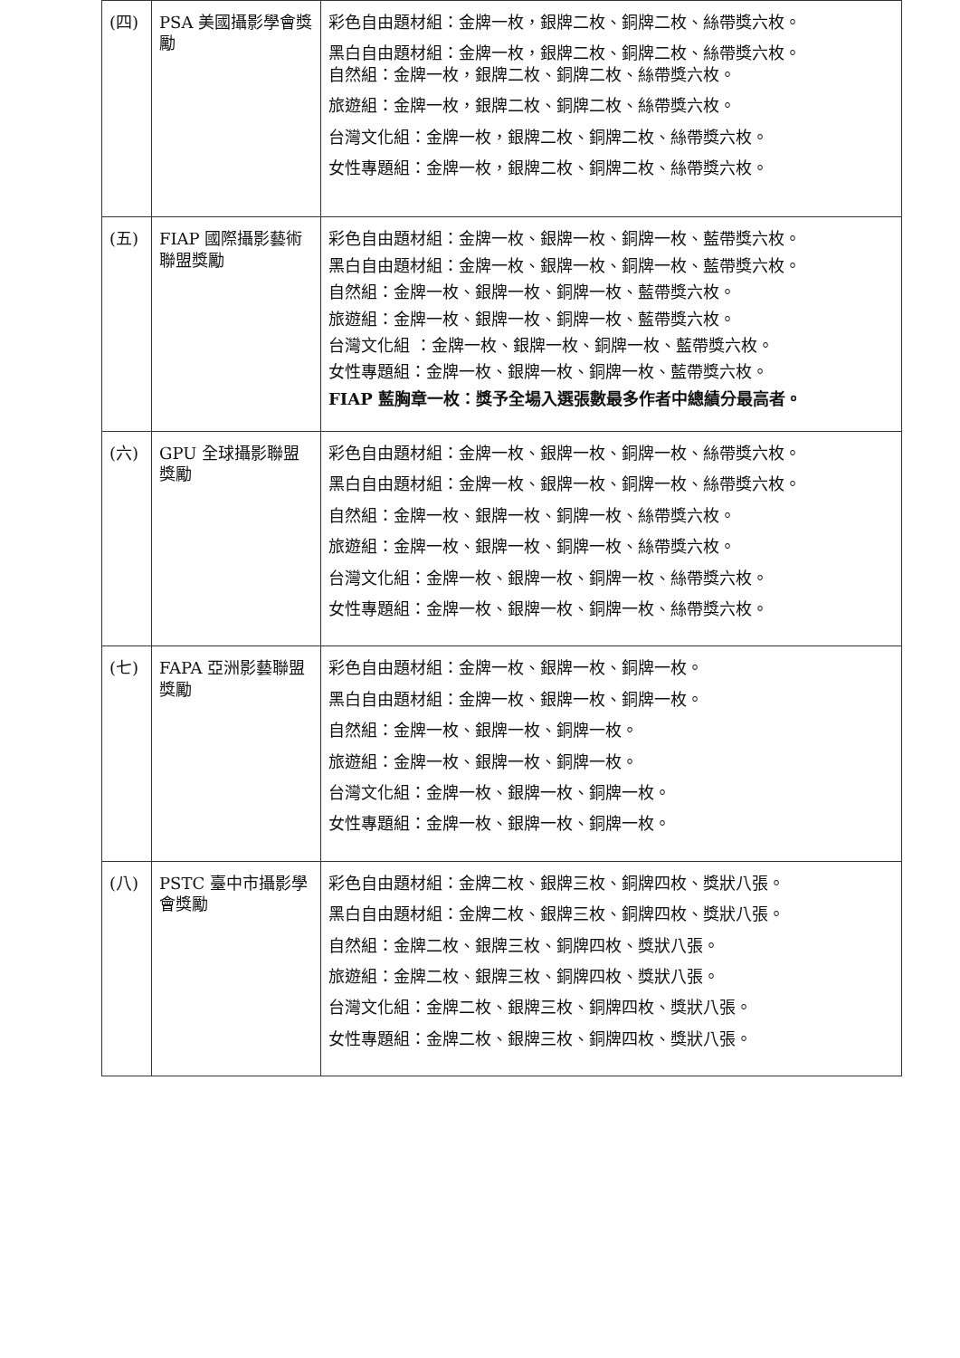| (四) | PSA 美國攝影學會獎勵 | 彩色自由題材組：金牌一枚，銀牌二枚、銅牌二枚、絲帶獎六枚。 黑白自由題材組：金牌一枚，銀牌二枚、銅牌二枚、絲帶獎六枚。 自然組：金牌一枚，銀牌二枚、銅牌二枚、絲帶獎六枚。 旅遊組：金牌一枚，銀牌二枚、銅牌二枚、絲帶獎六枚。 台灣文化組：金牌一枚，銀牌二枚、銅牌二枚、絲帶獎六枚。 女性專題組：金牌一枚，銀牌二枚、銅牌二枚、絲帶獎六枚。 |
| (五) | FIAP 國際攝影藝術聯盟獎勵 | 彩色自由題材組：金牌一枚、銀牌一枚、銅牌一枚、藍帶獎六枚。 黑白自由題材組：金牌一枚、銀牌一枚、銅牌一枚、藍帶獎六枚。 自然組：金牌一枚、銀牌一枚、銅牌一枚、藍帶獎六枚。 旅遊組：金牌一枚、銀牌一枚、銅牌一枚、藍帶獎六枚。 台灣文化組 ：金牌一枚、銀牌一枚、銅牌一枚、藍帶獎六枚。 女性專題組：金牌一枚、銀牌一枚、銅牌一枚、藍帶獎六枚。 FIAP 藍胸章一枚：獎予全場入選張數最多作者中總績分最高者。 |
| (六) | GPU 全球攝影聯盟獎勵 | 彩色自由題材組：金牌一枚、銀牌一枚、銅牌一枚、絲帶獎六枚。 黑白自由題材組：金牌一枚、銀牌一枚、銅牌一枚、絲帶獎六枚。 自然組：金牌一枚、銀牌一枚、銅牌一枚、絲帶獎六枚。 旅遊組：金牌一枚、銀牌一枚、銅牌一枚、絲帶獎六枚。 台灣文化組：金牌一枚、銀牌一枚、銅牌一枚、絲帶獎六枚。 女性專題組：金牌一枚、銀牌一枚、銅牌一枚、絲帶獎六枚。 |
| (七) | FAPA 亞洲影藝聯盟獎勵 | 彩色自由題材組：金牌一枚、銀牌一枚、銅牌一枚。 黑白自由題材組：金牌一枚、銀牌一枚、銅牌一枚。 自然組：金牌一枚、銀牌一枚、銅牌一枚。 旅遊組：金牌一枚、銀牌一枚、銅牌一枚。 台灣文化組：金牌一枚、銀牌一枚、銅牌一枚。 女性專題組：金牌一枚、銀牌一枚、銅牌一枚。 |
| (八) | PSTC 臺中市攝影學會獎勵 | 彩色自由題材組：金牌二枚、銀牌三枚、銅牌四枚、獎狀八張。 黑白自由題材組：金牌二枚、銀牌三枚、銅牌四枚、獎狀八張。 自然組：金牌二枚、銀牌三枚、銅牌四枚、獎狀八張。 旅遊組：金牌二枚、銀牌三枚、銅牌四枚、獎狀八張。 台灣文化組：金牌二枚、銀牌三枚、銅牌四枚、獎狀八張。 女性專題組：金牌二枚、銀牌三枚、銅牌四枚、獎狀八張。 |